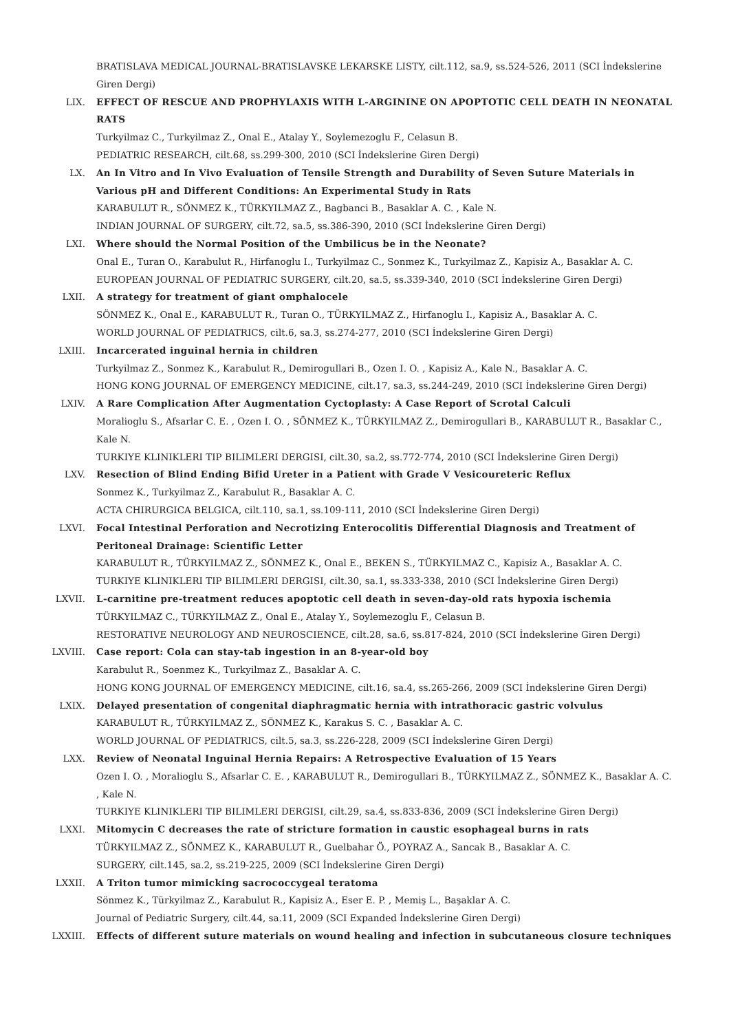BRATISLAVA MEDICAL JOURNAL-BRATISLAVSKE LEKARSKE LISTY, cilt.112, sa.9, ss.524-526, 2011 (SCI İndekslerine Giren Dergi)
LIX. EFFECT OF RESCUE AND PROPHYLAXIS WITH L-ARGININE ON APOPTOTIC CELL DEATH IN NEONATAL RATS
Turkyilmaz C., Turkyilmaz Z., Onal E., Atalay Y., Soylemezoglu F., Celasun B.
PEDIATRIC RESEARCH, cilt.68, ss.299-300, 2010 (SCI İndekslerine Giren Dergi)
LX. An In Vitro and In Vivo Evaluation of Tensile Strength and Durability of Seven Suture Materials in Various pH and Different Conditions: An Experimental Study in Rats
KARABULUT R., SÖNMEZ K., TÜRKYILMAZ Z., Bagbanci B., Basaklar A. C. , Kale N.
INDIAN JOURNAL OF SURGERY, cilt.72, sa.5, ss.386-390, 2010 (SCI İndekslerine Giren Dergi)
LXI. Where should the Normal Position of the Umbilicus be in the Neonate?
Onal E., Turan O., Karabulut R., Hirfanoglu I., Turkyilmaz C., Sonmez K., Turkyilmaz Z., Kapisiz A., Basaklar A. C.
EUROPEAN JOURNAL OF PEDIATRIC SURGERY, cilt.20, sa.5, ss.339-340, 2010 (SCI İndekslerine Giren Dergi)
LXII. A strategy for treatment of giant omphalocele
SÖNMEZ K., Onal E., KARABULUT R., Turan O., TÜRKYILMAZ Z., Hirfanoglu I., Kapisiz A., Basaklar A. C.
WORLD JOURNAL OF PEDIATRICS, cilt.6, sa.3, ss.274-277, 2010 (SCI İndekslerine Giren Dergi)
LXIII. Incarcerated inguinal hernia in children
Turkyilmaz Z., Sonmez K., Karabulut R., Demirogullari B., Ozen I. O. , Kapisiz A., Kale N., Basaklar A. C.
HONG KONG JOURNAL OF EMERGENCY MEDICINE, cilt.17, sa.3, ss.244-249, 2010 (SCI İndekslerine Giren Dergi)
LXIV. A Rare Complication After Augmentation Cyctoplasty: A Case Report of Scrotal Calculi
Moralioglu S., Afsarlar C. E. , Ozen I. O. , SÖNMEZ K., TÜRKYILMAZ Z., Demirogullari B., KARABULUT R., Basaklar C., Kale N.
TURKIYE KLINIKLERI TIP BILIMLERI DERGISI, cilt.30, sa.2, ss.772-774, 2010 (SCI İndekslerine Giren Dergi)
LXV. Resection of Blind Ending Bifid Ureter in a Patient with Grade V Vesicoureteric Reflux
Sonmez K., Turkyilmaz Z., Karabulut R., Basaklar A. C.
ACTA CHIRURGICA BELGICA, cilt.110, sa.1, ss.109-111, 2010 (SCI İndekslerine Giren Dergi)
LXVI. Focal Intestinal Perforation and Necrotizing Enterocolitis Differential Diagnosis and Treatment of Peritoneal Drainage: Scientific Letter
KARABULUT R., TÜRKYILMAZ Z., SÖNMEZ K., Onal E., BEKEN S., TÜRKYILMAZ C., Kapisiz A., Basaklar A. C.
TURKIYE KLINIKLERI TIP BILIMLERI DERGISI, cilt.30, sa.1, ss.333-338, 2010 (SCI İndekslerine Giren Dergi)
LXVII. L-carnitine pre-treatment reduces apoptotic cell death in seven-day-old rats hypoxia ischemia
TÜRKYILMAZ C., TÜRKYILMAZ Z., Onal E., Atalay Y., Soylemezoglu F., Celasun B.
RESTORATIVE NEUROLOGY AND NEUROSCIENCE, cilt.28, sa.6, ss.817-824, 2010 (SCI İndekslerine Giren Dergi)
LXVIII. Case report: Cola can stay-tab ingestion in an 8-year-old boy
Karabulut R., Soenmez K., Turkyilmaz Z., Basaklar A. C.
HONG KONG JOURNAL OF EMERGENCY MEDICINE, cilt.16, sa.4, ss.265-266, 2009 (SCI İndekslerine Giren Dergi)
LXIX. Delayed presentation of congenital diaphragmatic hernia with intrathoracic gastric volvulus
KARABULUT R., TÜRKYILMAZ Z., SÖNMEZ K., Karakus S. C. , Basaklar A. C.
WORLD JOURNAL OF PEDIATRICS, cilt.5, sa.3, ss.226-228, 2009 (SCI İndekslerine Giren Dergi)
LXX. Review of Neonatal Inguinal Hernia Repairs: A Retrospective Evaluation of 15 Years
Ozen I. O. , Moralioglu S., Afsarlar C. E. , KARABULUT R., Demirogullari B., TÜRKYILMAZ Z., SÖNMEZ K., Basaklar A. C. , Kale N.
TURKIYE KLINIKLERI TIP BILIMLERI DERGISI, cilt.29, sa.4, ss.833-836, 2009 (SCI İndekslerine Giren Dergi)
LXXI. Mitomycin C decreases the rate of stricture formation in caustic esophageal burns in rats
TÜRKYILMAZ Z., SÖNMEZ K., KARABULUT R., Guelbahar Ö., POYRAZ A., Sancak B., Basaklar A. C.
SURGERY, cilt.145, sa.2, ss.219-225, 2009 (SCI İndekslerine Giren Dergi)
LXXII. A Triton tumor mimicking sacrococcygeal teratoma
Sönmez K., Türkyilmaz Z., Karabulut R., Kapisiz A., Eser E. P. , Memiş L., Başaklar A. C.
Journal of Pediatric Surgery, cilt.44, sa.11, 2009 (SCI Expanded İndekslerine Giren Dergi)
LXXIII. Effects of different suture materials on wound healing and infection in subcutaneous closure techniques